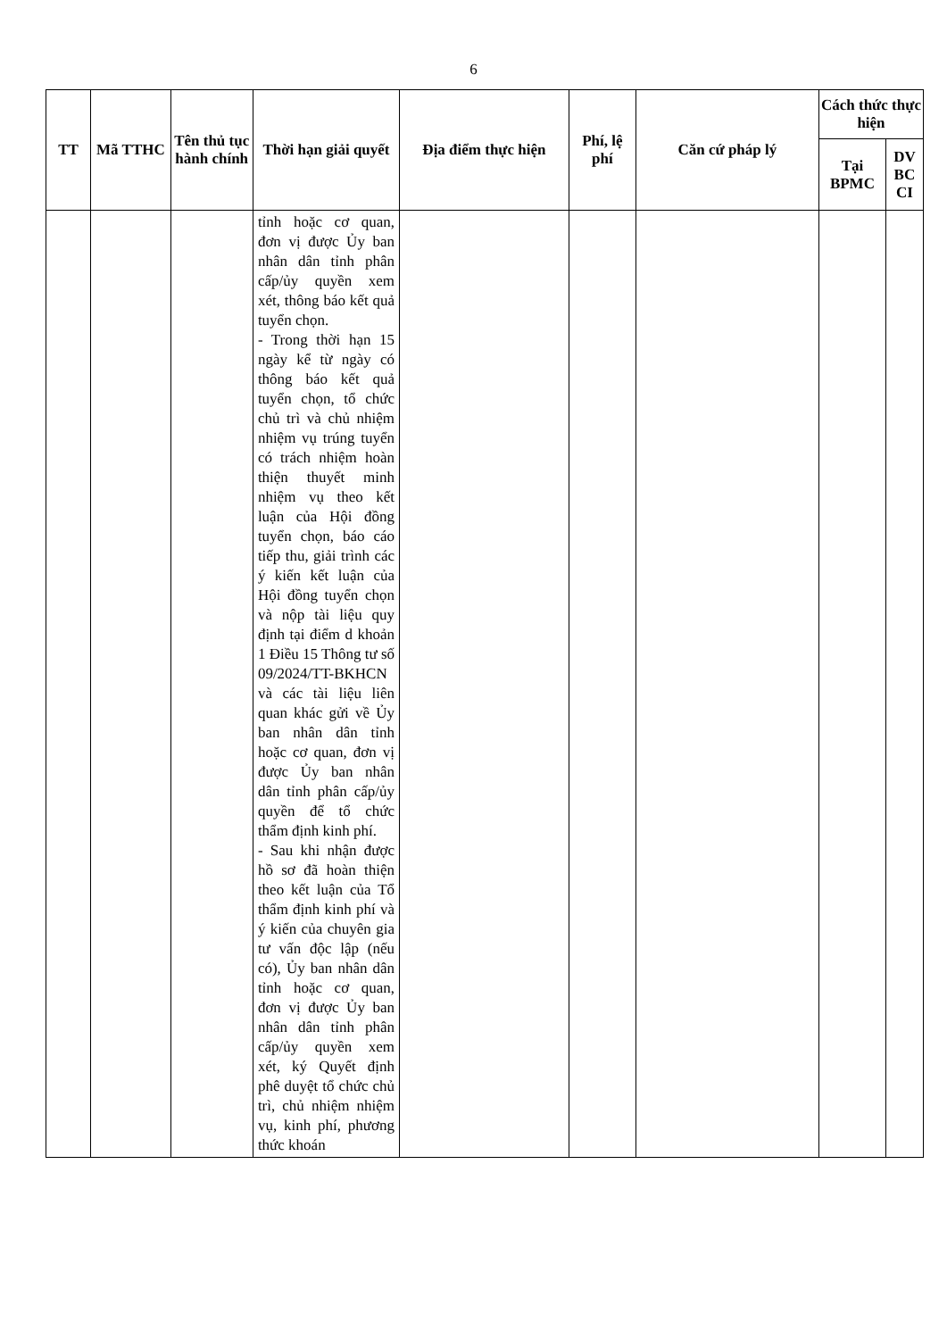6
| TT | Mã TTHC | Tên thủ tục hành chính | Thời hạn giải quyết | Địa điểm thực hiện | Phí, lệ phí | Căn cứ pháp lý | Cách thức thực hiện | |
| --- | --- | --- | --- | --- | --- | --- | --- | --- |
| | | | | | | | Tại BPMC | DV BC CI |
| | | | tỉnh hoặc cơ quan, đơn vị được Ủy ban nhân dân tỉnh phân cấp/ủy quyền xem xét, thông báo kết quả tuyển chọn. - Trong thời hạn 15 ngày kể từ ngày có thông báo kết quả tuyển chọn, tổ chức chủ trì và chủ nhiệm nhiệm vụ trúng tuyển có trách nhiệm hoàn thiện thuyết minh nhiệm vụ theo kết luận của Hội đồng tuyển chọn, báo cáo tiếp thu, giải trình các ý kiến kết luận của Hội đồng tuyển chọn và nộp tài liệu quy định tại điểm d khoản 1 Điều 15 Thông tư số 09/2024/TT-BKHCN và các tài liệu liên quan khác gửi về Ủy ban nhân dân tỉnh hoặc cơ quan, đơn vị được Ủy ban nhân dân tỉnh phân cấp/ủy quyền để tổ chức thẩm định kinh phí. - Sau khi nhận được hồ sơ đã hoàn thiện theo kết luận của Tổ thẩm định kinh phí và ý kiến của chuyên gia tư vấn độc lập (nếu có), Ủy ban nhân dân tỉnh hoặc cơ quan, đơn vị được Ủy ban nhân dân tỉnh phân cấp/ủy quyền xem xét, ký Quyết định phê duyệt tổ chức chủ trì, chủ nhiệm nhiệm vụ, kinh phí, phương thức khoán | | | | | |